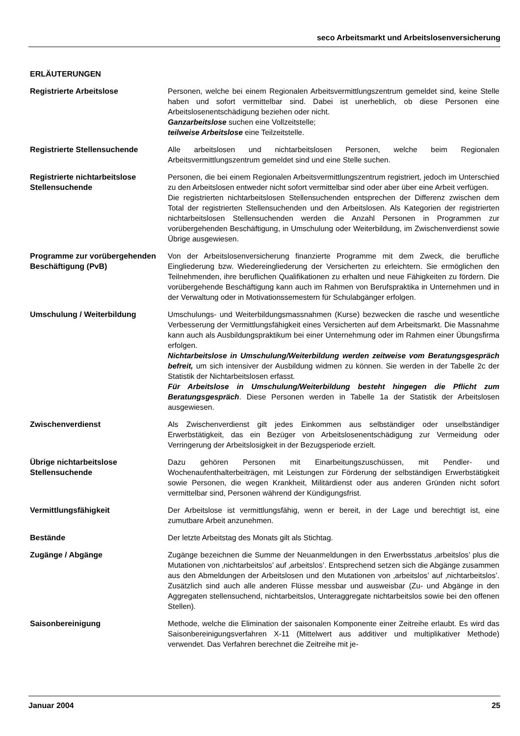seco Arbeitsmarkt und Arbeitslosenversicherung
ERLÄUTERUNGEN
Registrierte Arbeitslose Personen, welche bei einem Regionalen Arbeitsvermittlungszentrum gemeldet sind, keine Stelle haben und sofort vermittelbar sind. Dabei ist unerheblich, ob diese Personen eine Arbeitslosenentschädigung beziehen oder nicht.
Ganzarbeitslose suchen eine Vollzeitstelle;
teilweise Arbeitslose eine Teilzeitstelle.
Registrierte Stellensuchende Alle arbeitslosen und nichtarbeitslosen Personen, welche beim Regionalen Arbeitsvermittlungszentrum gemeldet sind und eine Stelle suchen.
Registrierte nichtarbeitslose Stellensuchende
Personen, die bei einem Regionalen Arbeitsvermittlungszentrum registriert, jedoch im Unterschied zu den Arbeitslosen entweder nicht sofort vermittelbar sind oder aber über eine Arbeit verfügen.
Die registrierten nichtarbeitslosen Stellensuchenden entsprechen der Differenz zwischen dem Total der registrierten Stellensuchenden und den Arbeitslosen. Als Kategorien der registrierten nichtarbeitslosen Stellensuchenden werden die Anzahl Personen in Programmen zur vorübergehenden Beschäftigung, in Umschulung oder Weiterbildung, im Zwischenverdienst sowie Übrige ausgewiesen.
Programme zur vorübergehenden Beschäftigung (PvB)
Von der Arbeitslosenversicherung finanzierte Programme mit dem Zweck, die berufliche Eingliederung bzw. Wiedereingliederung der Versicherten zu erleichtern. Sie ermöglichen den Teilnehmenden, ihre beruflichen Qualifikationen zu erhalten und neue Fähigkeiten zu fördern. Die vorübergehende Beschäftigung kann auch im Rahmen von Berufspraktika in Unternehmen und in der Verwaltung oder in Motivationssemestern für Schulabgänger erfolgen.
Umschulung / Weiterbildung Umschulungs- und Weiterbildungsmassnahmen (Kurse) bezwecken die rasche und wesentliche Verbesserung der Vermittlungsfähigkeit eines Versicherten auf dem Arbeitsmarkt. Die Massnahme kann auch als Ausbildungspraktikum bei einer Unternehmung oder im Rahmen einer Übungsfirma erfolgen.
Nichtarbeitslose in Umschulung/Weiterbildung werden zeitweise vom Beratungsgespräch befreit, um sich intensiver der Ausbildung widmen zu können. Sie werden in der Tabelle 2c der Statistik der Nichtarbeitslosen erfasst.
Für Arbeitslose in Umschulung/Weiterbildung besteht hingegen die Pflicht zum Beratungsgespräch. Diese Personen werden in Tabelle 1a der Statistik der Arbeitslosen ausgewiesen.
Zwischenverdienst Als Zwischenverdienst gilt jedes Einkommen aus selbständiger oder unselbständiger Erwerbstätigkeit, das ein Bezüger von Arbeitslosenentschädigung zur Vermeidung oder Verringerung der Arbeitslosigkeit in der Bezugsperiode erzielt.
Übrige nichtarbeitslose Stellensuchende
Dazu gehören Personen mit Einarbeitungszuschüssen, mit Pendler- und Wochenaufenthalterbeiträgen, mit Leistungen zur Förderung der selbständigen Erwerbstätigkeit sowie Personen, die wegen Krankheit, Militärdienst oder aus anderen Gründen nicht sofort vermittelbar sind, Personen während der Kündigungsfrist.
Vermittlungsfähigkeit Der Arbeitslose ist vermittlungsfähig, wenn er bereit, in der Lage und berechtigt ist, eine zumutbare Arbeit anzunehmen.
Bestände Der letzte Arbeitstag des Monats gilt als Stichtag.
Zugänge / Abgänge Zugänge bezeichnen die Summe der Neuanmeldungen in den Erwerbsstatus ‚arbeitslos’ plus die Mutationen von ‚nichtarbeitslos’ auf ‚arbeitslos’. Entsprechend setzen sich die Abgänge zusammen aus den Abmeldungen der Arbeitslosen und den Mutationen von ‚arbeitslos’ auf ‚nichtarbeitslos’. Zusätzlich sind auch alle anderen Flüsse messbar und ausweisbar (Zu- und Abgänge in den Aggregaten stellensuchend, nichtarbeitslos, Unteraggregate nichtarbeitslos sowie bei den offenen Stellen).
Saisonbereinigung Methode, welche die Elimination der saisonalen Komponente einer Zeitreihe erlaubt. Es wird das Saisonbereinigungsverfahren X-11 (Mittelwert aus additiver und multiplikativer Methode) verwendet. Das Verfahren berechnet die Zeitreihe mit je-
Januar 2004 25